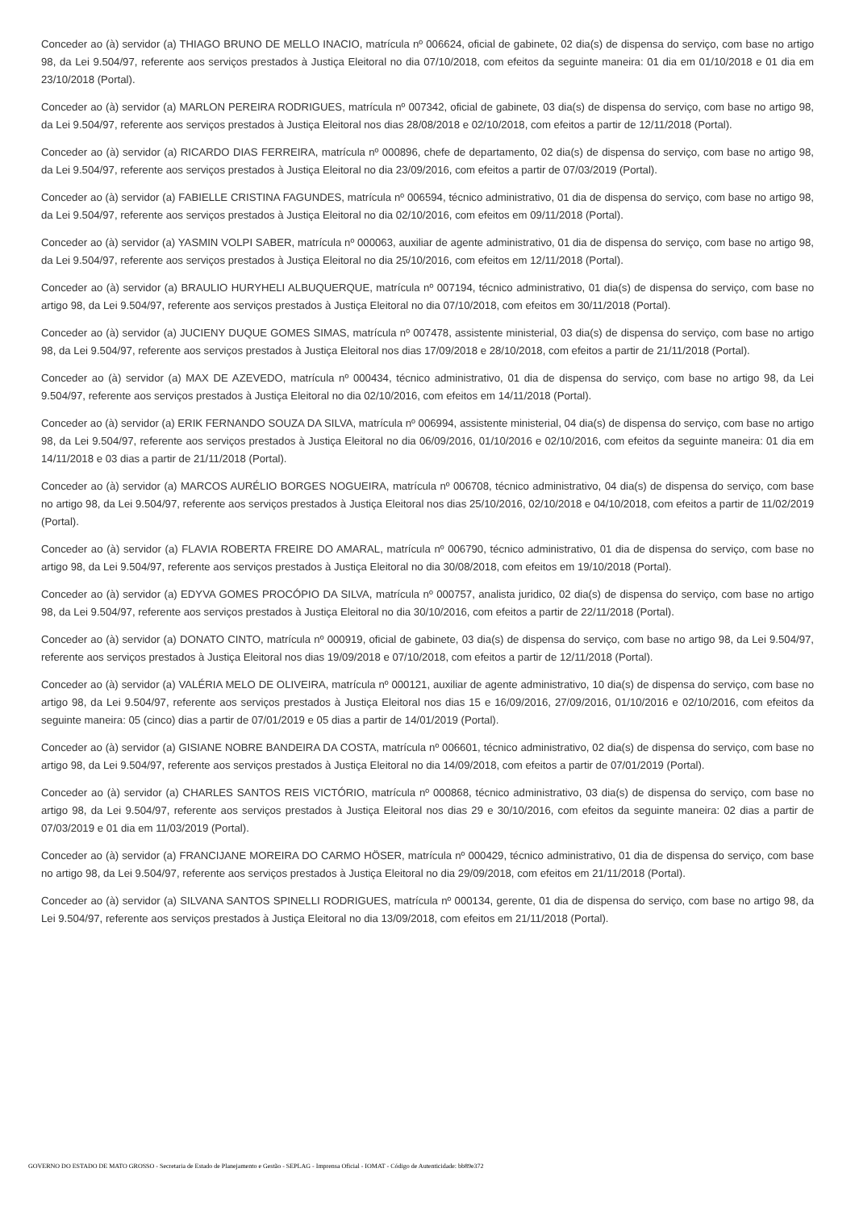Conceder ao (à) servidor (a) THIAGO BRUNO DE MELLO INACIO, matrícula nº 006624, oficial de gabinete, 02 dia(s) de dispensa do serviço, com base no artigo 98, da Lei 9.504/97, referente aos serviços prestados à Justiça Eleitoral no dia 07/10/2018, com efeitos da seguinte maneira: 01 dia em 01/10/2018 e 01 dia em 23/10/2018 (Portal).
Conceder ao (à) servidor (a) MARLON PEREIRA RODRIGUES, matrícula nº 007342, oficial de gabinete, 03 dia(s) de dispensa do serviço, com base no artigo 98, da Lei 9.504/97, referente aos serviços prestados à Justiça Eleitoral nos dias 28/08/2018 e 02/10/2018, com efeitos a partir de 12/11/2018 (Portal).
Conceder ao (à) servidor (a) RICARDO DIAS FERREIRA, matrícula nº 000896, chefe de departamento, 02 dia(s) de dispensa do serviço, com base no artigo 98, da Lei 9.504/97, referente aos serviços prestados à Justiça Eleitoral no dia 23/09/2016, com efeitos a partir de 07/03/2019 (Portal).
Conceder ao (à) servidor (a) FABIELLE CRISTINA FAGUNDES, matrícula nº 006594, técnico administrativo, 01 dia de dispensa do serviço, com base no artigo 98, da Lei 9.504/97, referente aos serviços prestados à Justiça Eleitoral no dia 02/10/2016, com efeitos em 09/11/2018 (Portal).
Conceder ao (à) servidor (a) YASMIN VOLPI SABER, matrícula nº 000063, auxiliar de agente administrativo, 01 dia de dispensa do serviço, com base no artigo 98, da Lei 9.504/97, referente aos serviços prestados à Justiça Eleitoral no dia 25/10/2016, com efeitos em 12/11/2018 (Portal).
Conceder ao (à) servidor (a) BRAULIO HURYHELI ALBUQUERQUE, matrícula nº 007194, técnico administrativo, 01 dia(s) de dispensa do serviço, com base no artigo 98, da Lei 9.504/97, referente aos serviços prestados à Justiça Eleitoral no dia 07/10/2018, com efeitos em 30/11/2018 (Portal).
Conceder ao (à) servidor (a) JUCIENY DUQUE GOMES SIMAS, matrícula nº 007478, assistente ministerial, 03 dia(s) de dispensa do serviço, com base no artigo 98, da Lei 9.504/97, referente aos serviços prestados à Justiça Eleitoral nos dias 17/09/2018 e 28/10/2018, com efeitos a partir de 21/11/2018 (Portal).
Conceder ao (à) servidor (a) MAX DE AZEVEDO, matrícula nº 000434, técnico administrativo, 01 dia de dispensa do serviço, com base no artigo 98, da Lei 9.504/97, referente aos serviços prestados à Justiça Eleitoral no dia 02/10/2016, com efeitos em 14/11/2018 (Portal).
Conceder ao (à) servidor (a) ERIK FERNANDO SOUZA DA SILVA, matrícula nº 006994, assistente ministerial, 04 dia(s) de dispensa do serviço, com base no artigo 98, da Lei 9.504/97, referente aos serviços prestados à Justiça Eleitoral no dia 06/09/2016, 01/10/2016 e 02/10/2016, com efeitos da seguinte maneira: 01 dia em 14/11/2018 e 03 dias a partir de 21/11/2018 (Portal).
Conceder ao (à) servidor (a) MARCOS AURÉLIO BORGES NOGUEIRA, matrícula nº 006708, técnico administrativo, 04 dia(s) de dispensa do serviço, com base no artigo 98, da Lei 9.504/97, referente aos serviços prestados à Justiça Eleitoral nos dias 25/10/2016, 02/10/2018 e 04/10/2018, com efeitos a partir de 11/02/2019 (Portal).
Conceder ao (à) servidor (a) FLAVIA ROBERTA FREIRE DO AMARAL, matrícula nº 006790, técnico administrativo, 01 dia de dispensa do serviço, com base no artigo 98, da Lei 9.504/97, referente aos serviços prestados à Justiça Eleitoral no dia 30/08/2018, com efeitos em 19/10/2018 (Portal).
Conceder ao (à) servidor (a) EDYVA GOMES PROCÓPIO DA SILVA, matrícula nº 000757, analista juridico, 02 dia(s) de dispensa do serviço, com base no artigo 98, da Lei 9.504/97, referente aos serviços prestados à Justiça Eleitoral no dia 30/10/2016, com efeitos a partir de 22/11/2018 (Portal).
Conceder ao (à) servidor (a) DONATO CINTO, matrícula nº 000919, oficial de gabinete, 03 dia(s) de dispensa do serviço, com base no artigo 98, da Lei 9.504/97, referente aos serviços prestados à Justiça Eleitoral nos dias 19/09/2018 e 07/10/2018, com efeitos a partir de 12/11/2018 (Portal).
Conceder ao (à) servidor (a) VALÉRIA MELO DE OLIVEIRA, matrícula nº 000121, auxiliar de agente administrativo, 10 dia(s) de dispensa do serviço, com base no artigo 98, da Lei 9.504/97, referente aos serviços prestados à Justiça Eleitoral nos dias 15 e 16/09/2016, 27/09/2016, 01/10/2016 e 02/10/2016, com efeitos da seguinte maneira: 05 (cinco) dias a partir de 07/01/2019 e 05 dias a partir de 14/01/2019 (Portal).
Conceder ao (à) servidor (a) GISIANE NOBRE BANDEIRA DA COSTA, matrícula nº 006601, técnico administrativo, 02 dia(s) de dispensa do serviço, com base no artigo 98, da Lei 9.504/97, referente aos serviços prestados à Justiça Eleitoral no dia 14/09/2018, com efeitos a partir de 07/01/2019 (Portal).
Conceder ao (à) servidor (a) CHARLES SANTOS REIS VICTÓRIO, matrícula nº 000868, técnico administrativo, 03 dia(s) de dispensa do serviço, com base no artigo 98, da Lei 9.504/97, referente aos serviços prestados à Justiça Eleitoral nos dias 29 e 30/10/2016, com efeitos da seguinte maneira: 02 dias a partir de 07/03/2019 e 01 dia em 11/03/2019 (Portal).
Conceder ao (à) servidor (a) FRANCIJANE MOREIRA DO CARMO HÖSER, matrícula nº 000429, técnico administrativo, 01 dia de dispensa do serviço, com base no artigo 98, da Lei 9.504/97, referente aos serviços prestados à Justiça Eleitoral no dia 29/09/2018, com efeitos em 21/11/2018 (Portal).
Conceder ao (à) servidor (a) SILVANA SANTOS SPINELLI RODRIGUES, matrícula nº 000134, gerente, 01 dia de dispensa do serviço, com base no artigo 98, da Lei 9.504/97, referente aos serviços prestados à Justiça Eleitoral no dia 13/09/2018, com efeitos em 21/11/2018 (Portal).
GOVERNO DO ESTADO DE MATO GROSSO - Secretaria de Estado de Planejamento e Gestão - SEPLAG - Imprensa Oficial - IOMAT - Código de Autenticidade: bb89e372